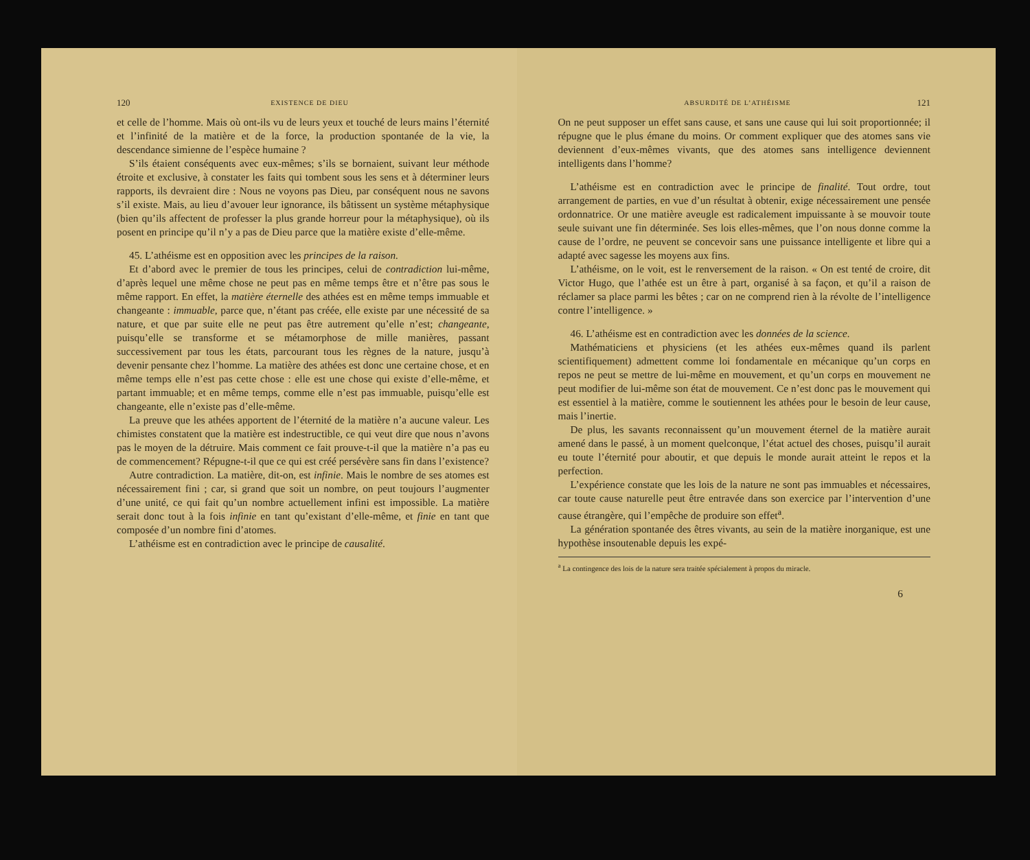120 EXISTENCE DE DIEU
et celle de l’homme. Mais où ont-ils vu de leurs yeux et touché de leurs mains l’éternité et l’infinité de la matière et de la force, la production spontanée de la vie, la descendance simienne de l’espèce humaine ?
S’ils étaient conséquents avec eux-mêmes; s’ils se bornaient, suivant leur méthode étroite et exclusive, à constater les faits qui tombent sous les sens et à déterminer leurs rapports, ils devraient dire : Nous ne voyons pas Dieu, par conséquent nous ne savons s’il existe. Mais, au lieu d’avouer leur ignorance, ils bâtissent un système métaphysique (bien qu’ils affectent de professer la plus grande horreur pour la métaphysique), où ils posent en principe qu’il n’y a pas de Dieu parce que la matière existe d’elle-même.
45. L’athéisme est en opposition avec les principes de la raison.
Et d’abord avec le premier de tous les principes, celui de contradiction lui-même, d’après lequel une même chose ne peut pas en même temps être et n’être pas sous le même rapport. En effet, la matière éternelle des athées est en même temps immuable et changeante : immuable, parce que, n’étant pas créée, elle existe par une nécessité de sa nature, et que par suite elle ne peut pas être autrement qu’elle n’est; changeante, puisqu’elle se transforme et se métamorphose de mille manières, passant successivement par tous les états, parcourant tous les règnes de la nature, jusqu’à devenir pensante chez l’homme. La matière des athées est donc une certaine chose, et en même temps elle n’est pas cette chose : elle est une chose qui existe d’elle-même, et partant immuable; et en même temps, comme elle n’est pas immuable, puisqu’elle est changeante, elle n’existe pas d’elle-même.
La preuve que les athées apportent de l’éternité de la matière n’a aucune valeur. Les chimistes constatent que la matière est indestructible, ce qui veut dire que nous n’avons pas le moyen de la détruire. Mais comment ce fait prouve-t-il que la matière n’a pas eu de commencement? Répugne-t-il que ce qui est créé persévère sans fin dans l’existence?
Autre contradiction. La matière, dit-on, est infinie. Mais le nombre de ses atomes est nécessairement fini ; car, si grand que soit un nombre, on peut toujours l’augmenter d’une unité, ce qui fait qu’un nombre actuellement infini est impossible. La matière serait donc tout à la fois infinie en tant qu’existant d’elle-même, et finie en tant que composée d’un nombre fini d’atomes.
L’athéisme est en contradiction avec le principe de causalité.
ABSURDITÉ DE L’ATHÉISME 121
On ne peut supposer un effet sans cause, et sans une cause qui lui soit proportionnée; il répugne que le plus émane du moins. Or comment expliquer que des atomes sans vie deviennent d’eux-mêmes vivants, que des atomes sans intelligence deviennent intelligents dans l’homme?
L’athéisme est en contradiction avec le principe de finalité. Tout ordre, tout arrangement de parties, en vue d’un résultat à obtenir, exige nécessairement une pensée ordonnatrice. Or une matière aveugle est radicalement impuissante à se mouvoir toute seule suivant une fin déterminée. Ses lois elles-mêmes, que l’on nous donne comme la cause de l’ordre, ne peuvent se concevoir sans une puissance intelligente et libre qui a adapté avec sagesse les moyens aux fins.
L’athéisme, on le voit, est le renversement de la raison. « On est tenté de croire, dit Victor Hugo, que l’athée est un être à part, organisé à sa façon, et qu’il a raison de réclamer sa place parmi les bêtes ; car on ne comprend rien à la révolte de l’intelligence contre l’intelligence. »
46. L’athéisme est en contradiction avec les données de la science.
Mathématiciens et physiciens (et les athées eux-mêmes quand ils parlent scientifiquement) admettent comme loi fondamentale en mécanique qu’un corps en repos ne peut se mettre de lui-même en mouvement, et qu’un corps en mouvement ne peut modifier de lui-même son état de mouvement. Ce n’est donc pas le mouvement qui est essentiel à la matière, comme le soutiennent les athées pour le besoin de leur cause, mais l’inertie.
De plus, les savants reconnaissent qu’un mouvement éternel de la matière aurait amené dans le passé, à un moment quelconque, l’état actuel des choses, puisqu’il aurait eu toute l’éternité pour aboutir, et que depuis le monde aurait atteint le repos et la perfection.
L’expérience constate que les lois de la nature ne sont pas immuables et nécessaires, car toute cause naturelle peut être entravée dans son exercice par l’intervention d’une cause étrangère, qui l’empêche de produire son effet<sup>a</sup>.
La génération spontanée des êtres vivants, au sein de la matière inorganique, est une hypothèse insoutenable depuis les expé-
<sup>a</sup> La contingence des lois de la nature sera traitée spécialement à propos du miracle.
6